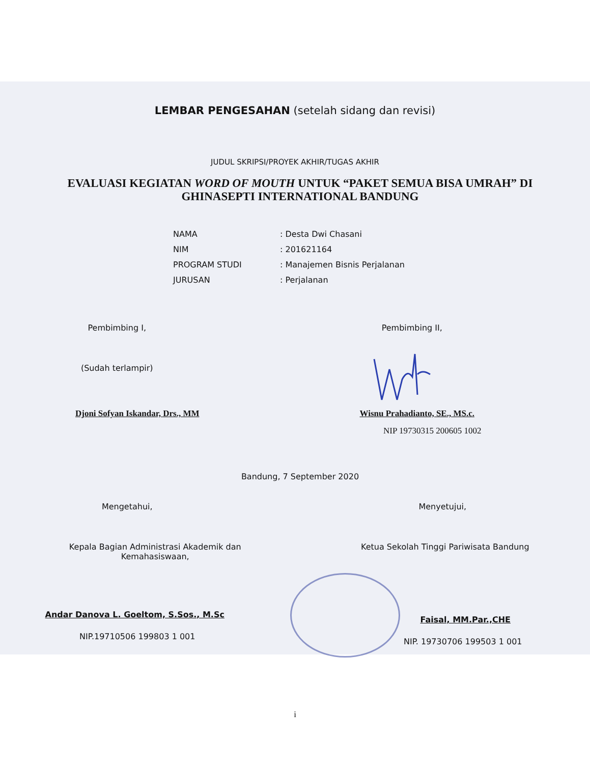LEMBAR PENGESAHAN (setelah sidang dan revisi)
JUDUL SKRIPSI/PROYEK AKHIR/TUGAS AKHIR
EVALUASI KEGIATAN WORD OF MOUTH UNTUK “PAKET SEMUA BISA UMRAH” DI GHINASEPTI INTERNATIONAL BANDUNG
| NAMA | : Desta Dwi Chasani |
| NIM | : 201621164 |
| PROGRAM STUDI | : Manajemen Bisnis Perjalanan |
| JURUSAN | : Perjalanan |
Pembimbing I, Pembimbing II,
(Sudah terlampir)
Djoni Sofyan Iskandar, Drs., MM
Wisnu Prahadianto, SE., MS.c.
NIP 19730315 200605 1002
Bandung, 7 September 2020
Mengetahui, Menyetujui,
Kepala Bagian Administrasi Akademik dan
Kemahasiswaan,
Ketua Sekolah Tinggi Pariwisata Bandung
Andar Danova L. Goeltom, S.Sos., M.Sc
Faisal, MM.Par.,CHE
NIP.19710506 199803 1 001
NIP. 19730706 199503 1 001
i